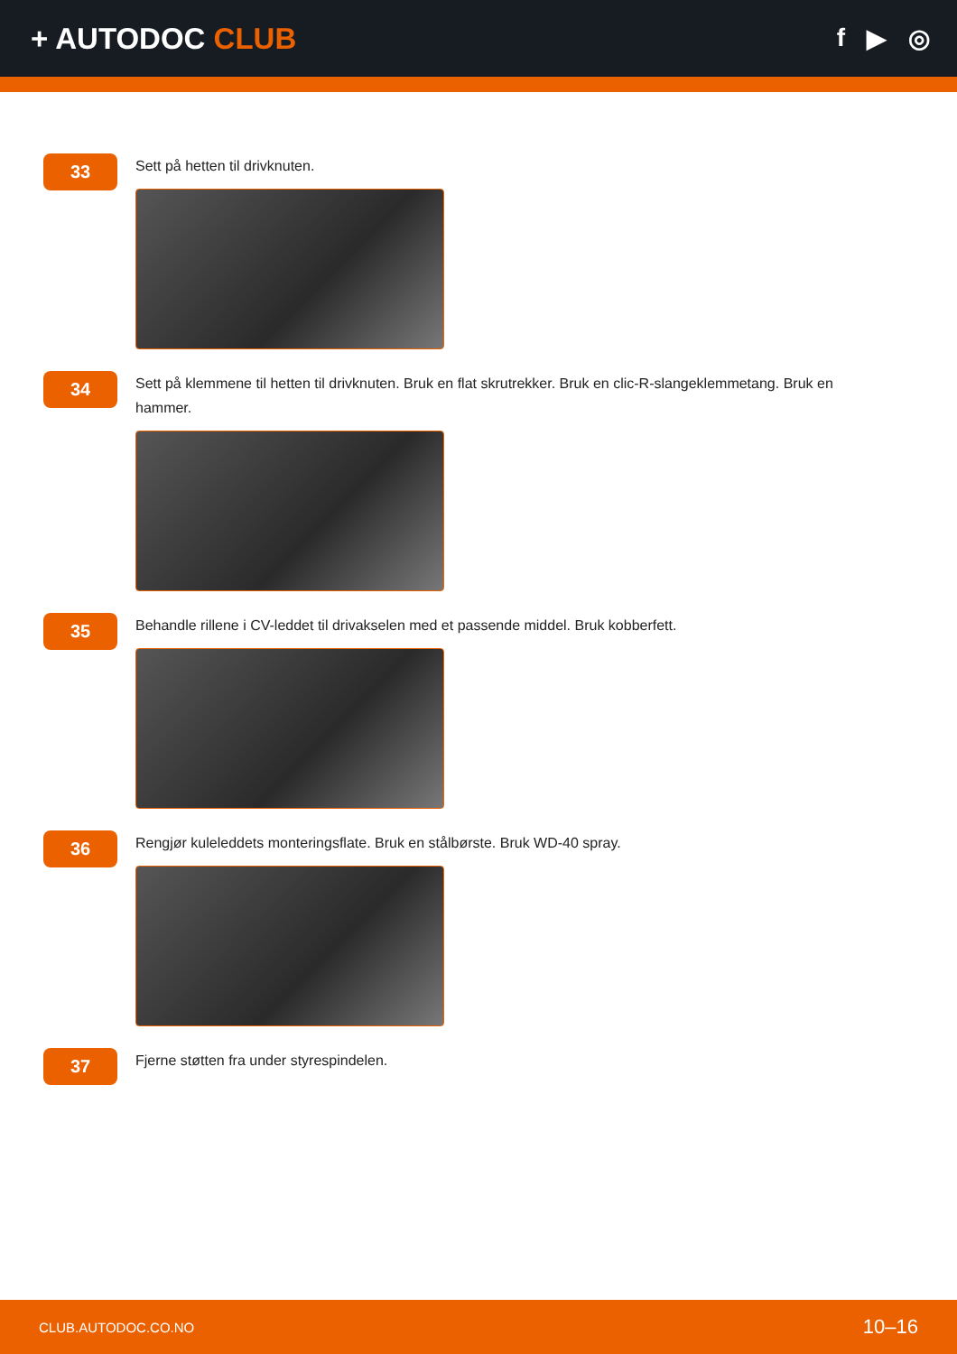+ AUTODOC CLUB
f ▶ ◎
33
Sett på hetten til drivknuten.
34
Sett på klemmene til hetten til drivknuten. Bruk en flat skrutrekker. Bruk en clic-R-slangeklemmetang. Bruk en hammer.
35
Behandle rillene i CV-leddet til drivakselen med et passende middel. Bruk kobberfett.
36
Rengjør kuleleddets monteringsflate. Bruk en stålbørste. Bruk WD-40 spray.
37
Fjerne støtten fra under styrespindelen.
CLUB.AUTODOC.CO.NO 10–16